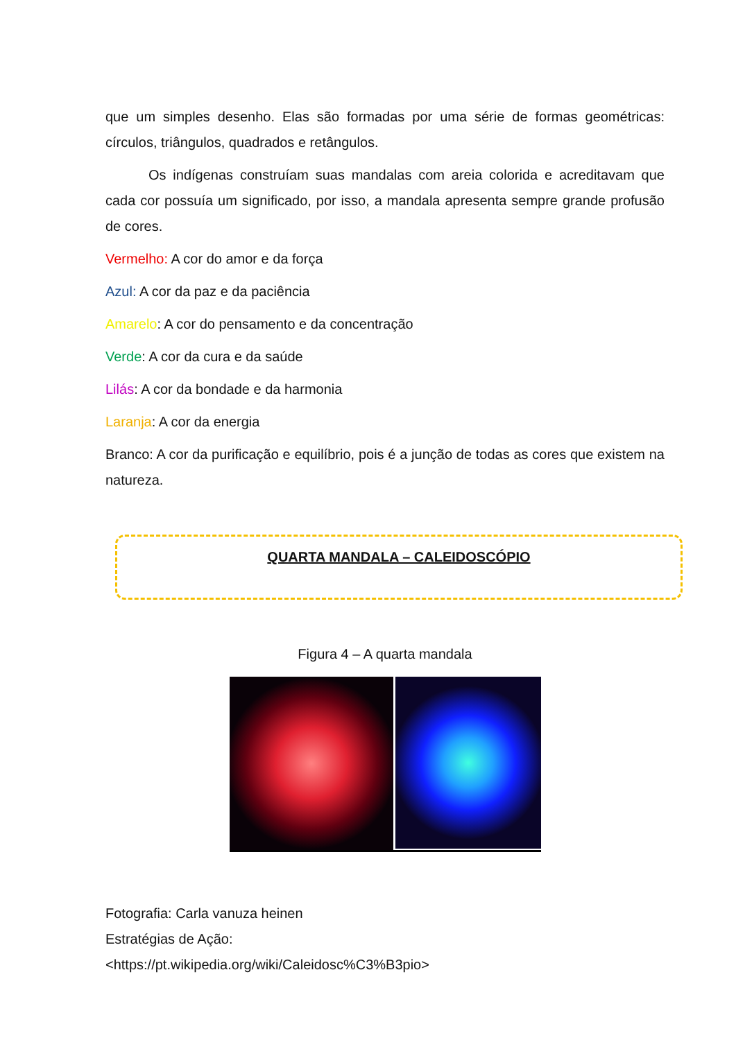que um simples desenho. Elas são formadas por uma série de formas geométricas: círculos, triângulos, quadrados e retângulos.
Os indígenas construíam suas mandalas com areia colorida e acreditavam que cada cor possuía um significado, por isso, a mandala apresenta sempre grande profusão de cores.
Vermelho: A cor do amor e da força
Azul: A cor da paz e da paciência
Amarelo: A cor do pensamento e da concentração
Verde: A cor da cura e da saúde
Lilás: A cor da bondade e da harmonia
Laranja: A cor da energia
Branco: A cor da purificação e equilíbrio, pois é a junção de todas as cores que existem na natureza.
QUARTA MANDALA – CALEIDOSCÓPIO
Figura 4 – A quarta mandala
Fotografia: Carla vanuza heinen
Estratégias de Ação:
<https://pt.wikipedia.org/wiki/Caleidosc%C3%B3pio>